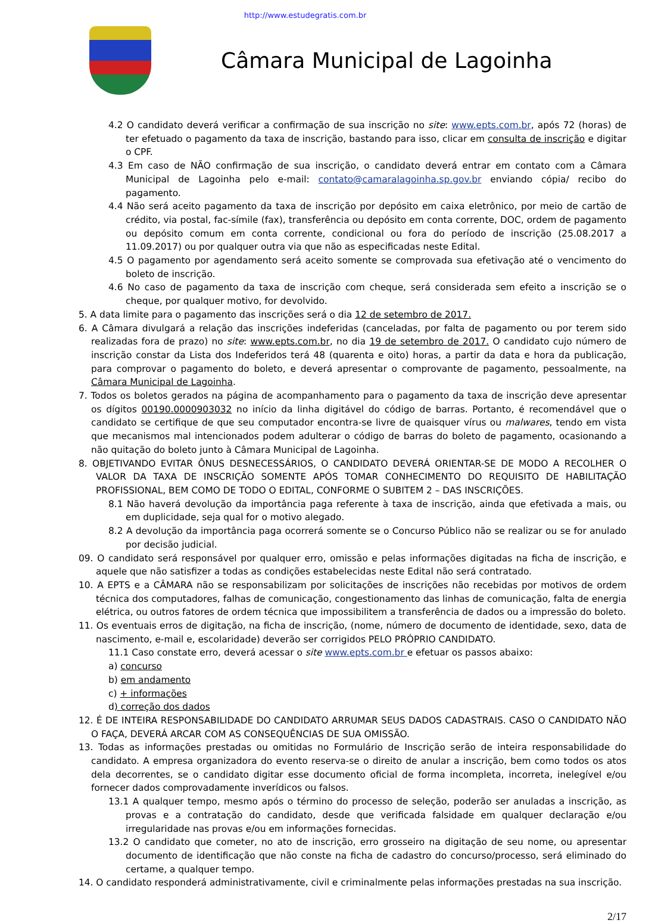http://www.estudegratis.com.br
Câmara Municipal de Lagoinha
4.2 O candidato deverá verificar a confirmação de sua inscrição no site: www.epts.com.br, após 72 (horas) de ter efetuado o pagamento da taxa de inscrição, bastando para isso, clicar em consulta de inscrição e digitar o CPF.
4.3 Em caso de NÃO confirmação de sua inscrição, o candidato deverá entrar em contato com a Câmara Municipal de Lagoinha pelo e-mail: contato@camaralagoinha.sp.gov.br enviando cópia/ recibo do pagamento.
4.4 Não será aceito pagamento da taxa de inscrição por depósito em caixa eletrônico, por meio de cartão de crédito, via postal, fac-símile (fax), transferência ou depósito em conta corrente, DOC, ordem de pagamento ou depósito comum em conta corrente, condicional ou fora do período de inscrição (25.08.2017 a 11.09.2017) ou por qualquer outra via que não as especificadas neste Edital.
4.5 O pagamento por agendamento será aceito somente se comprovada sua efetivação até o vencimento do boleto de inscrição.
4.6 No caso de pagamento da taxa de inscrição com cheque, será considerada sem efeito a inscrição se o cheque, por qualquer motivo, for devolvido.
5. A data limite para o pagamento das inscrições será o dia 12 de setembro de 2017.
6. A Câmara divulgará a relação das inscrições indeferidas (canceladas, por falta de pagamento ou por terem sido realizadas fora de prazo) no site: www.epts.com.br, no dia 19 de setembro de 2017. O candidato cujo número de inscrição constar da Lista dos Indeferidos terá 48 (quarenta e oito) horas, a partir da data e hora da publicação, para comprovar o pagamento do boleto, e deverá apresentar o comprovante de pagamento, pessoalmente, na Câmara Municipal de Lagoinha.
7. Todos os boletos gerados na página de acompanhamento para o pagamento da taxa de inscrição deve apresentar os dígitos 00190.0000903032 no início da linha digitável do código de barras. Portanto, é recomendável que o candidato se certifique de que seu computador encontra-se livre de quaisquer vírus ou malwares, tendo em vista que mecanismos mal intencionados podem adulterar o código de barras do boleto de pagamento, ocasionando a não quitação do boleto junto à Câmara Municipal de Lagoinha.
8. OBJETIVANDO EVITAR ÔNUS DESNECESSÁRIOS, O CANDIDATO DEVERÁ ORIENTAR-SE DE MODO A RECOLHER O VALOR DA TAXA DE INSCRIÇÃO SOMENTE APÓS TOMAR CONHECIMENTO DO REQUISITO DE HABILITAÇÃO PROFISSIONAL, BEM COMO DE TODO O EDITAL, CONFORME O SUBITEM 2 – DAS INSCRIÇÕES.
8.1 Não haverá devolução da importância paga referente à taxa de inscrição, ainda que efetivada a mais, ou em duplicidade, seja qual for o motivo alegado.
8.2 A devolução da importância paga ocorrerá somente se o Concurso Público não se realizar ou se for anulado por decisão judicial.
09. O candidato será responsável por qualquer erro, omissão e pelas informações digitadas na ficha de inscrição, e aquele que não satisfizer a todas as condições estabelecidas neste Edital não será contratado.
10. A EPTS e a CÂMARA não se responsabilizam por solicitações de inscrições não recebidas por motivos de ordem técnica dos computadores, falhas de comunicação, congestionamento das linhas de comunicação, falta de energia elétrica, ou outros fatores de ordem técnica que impossibilitem a transferência de dados ou a impressão do boleto.
11. Os eventuais erros de digitação, na ficha de inscrição, (nome, número de documento de identidade, sexo, data de nascimento, e-mail e, escolaridade) deverão ser corrigidos PELO PRÓPRIO CANDIDATO.
11.1 Caso constate erro, deverá acessar o site www.epts.com.br e efetuar os passos abaixo:
a) concurso
b) em andamento
c) + informações
d) correção dos dados
12. É DE INTEIRA RESPONSABILIDADE DO CANDIDATO ARRUMAR SEUS DADOS CADASTRAIS. CASO O CANDIDATO NÃO O FAÇA, DEVERÁ ARCAR COM AS CONSEQUÊNCIAS DE SUA OMISSÃO.
13. Todas as informações prestadas ou omitidas no Formulário de Inscrição serão de inteira responsabilidade do candidato. A empresa organizadora do evento reserva-se o direito de anular a inscrição, bem como todos os atos dela decorrentes, se o candidato digitar esse documento oficial de forma incompleta, incorreta, inelegível e/ou fornecer dados comprovadamente inverídicos ou falsos.
13.1 A qualquer tempo, mesmo após o término do processo de seleção, poderão ser anuladas a inscrição, as provas e a contratação do candidato, desde que verificada falsidade em qualquer declaração e/ou irregularidade nas provas e/ou em informações fornecidas.
13.2 O candidato que cometer, no ato de inscrição, erro grosseiro na digitação de seu nome, ou apresentar documento de identificação que não conste na ficha de cadastro do concurso/processo, será eliminado do certame, a qualquer tempo.
14. O candidato responderá administrativamente, civil e criminalmente pelas informações prestadas na sua inscrição.
2/17